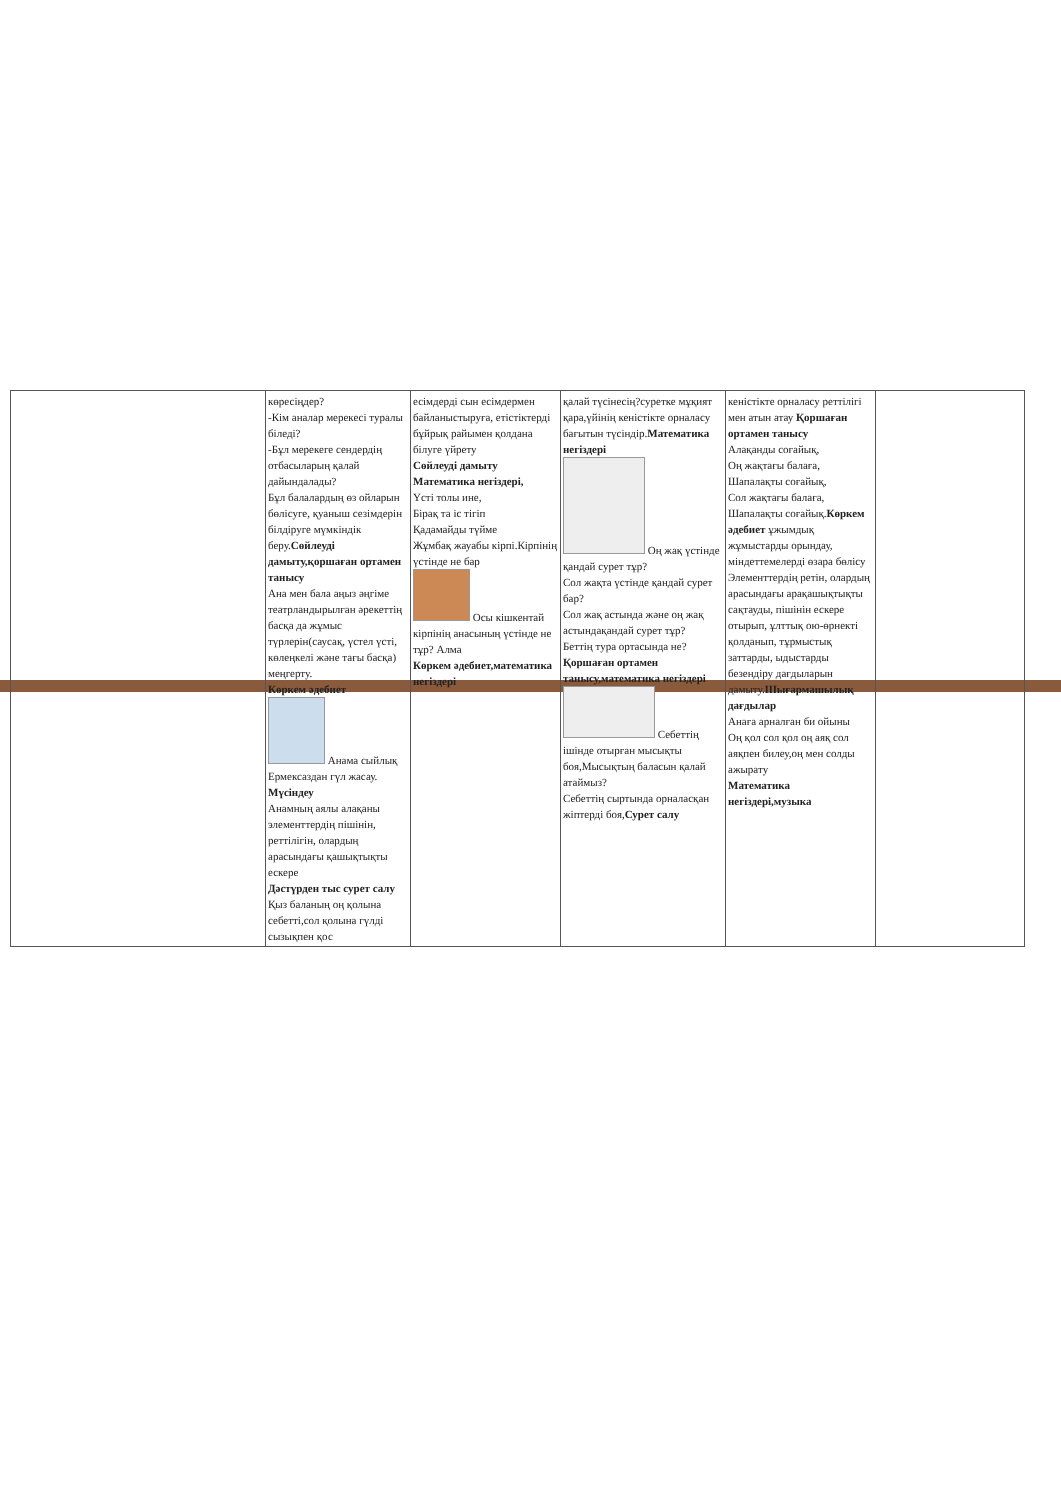| | көресіңдер? -Кім аналар мерекесі туралы біледі? -Бұл мерекеге сендердің отбасыларың қалай дайындалады? Бұл балалардың өз ойларын бөлісуге, қуаныш сезімдерін білдіруге мүмкіндік беру. Сөйлеуді дамыту,қоршаған ортамен таныcу Ана мен бала аңыз әңгіме театрландырылған әрекеттің басқа да жұмыс түрлерін(саусақ, үстел үсті, көлеңкелі және тағы басқа) меңгерту. Көркем әдебиет Анама сыйлық Ермексаздан гүл жасау. Мүсіндеу Анамның аялы алақаны элементтердің пішінін, реттілігін, олардың арасындағы қашықтықты ескере Дәстүрден тыс сурет салу Қыз баланың оң қолына себетті,сол қолына гүлді сызықпен қос | есімдерді сын есімдермен байланыстыруға, етістіктерді бұйрық райымен қолдана білуге үйрету Сөйлеуді дамыту Математика негіздері, Үсті толы ине, Бірақ та іс тігіп Қадамайды түйме Жұмбақ жауабы кірпі.Кірпінің үстінде не бар Осы кішкентай кірпінің анасының үстінде не тұр? Алма Көркем әдебиет,математика негіздері | қалай түсінесің?суретке мұқият қара,үйінің кеністікте орналасу бағытын түсіндір. Математика негіздері Оң жақ үстінде қандай сурет тұр? Сол жақта үстінде қандай сурет бар? Сол жақ астында және оң жақ астындақандай сурет тұр? Беттің тура ортасында не? Қоршаған ортамен таныcу,математика негіздері Себеттің ішінде отырған мысықты боя,Мысықтың баласын қалай атаймыз? Себеттің сыртында орналасқан жіптерді боя, Сурет салу | кеністікте орналасу реттілігі мен атын атау Қоршаған ортамен таныcу Алақанды соғайық, Оң жақтағы балаға, Шапалақты соғайық, Сол жақтағы балаға, Шапалақты соғайық. Көркем әдебиет ұжымдық жұмыстарды орындау, міндеттемелерді өзара бөлісу Элементтердің ретін, олардың арасындағы арақашықтықты сақтауды, пішінін ескере отырып, ұлттық ою-өрнекті қолданып, тұрмыстық заттарды, ыдыстарды безендіру дағдыларын дамыту. Шығармашылық дағдылар Анаға арналған би ойыны Оң қол сол қол оң аяқ сол аяқпен билеу,оң мен солды ажырату Математика негіздері,музыка | |